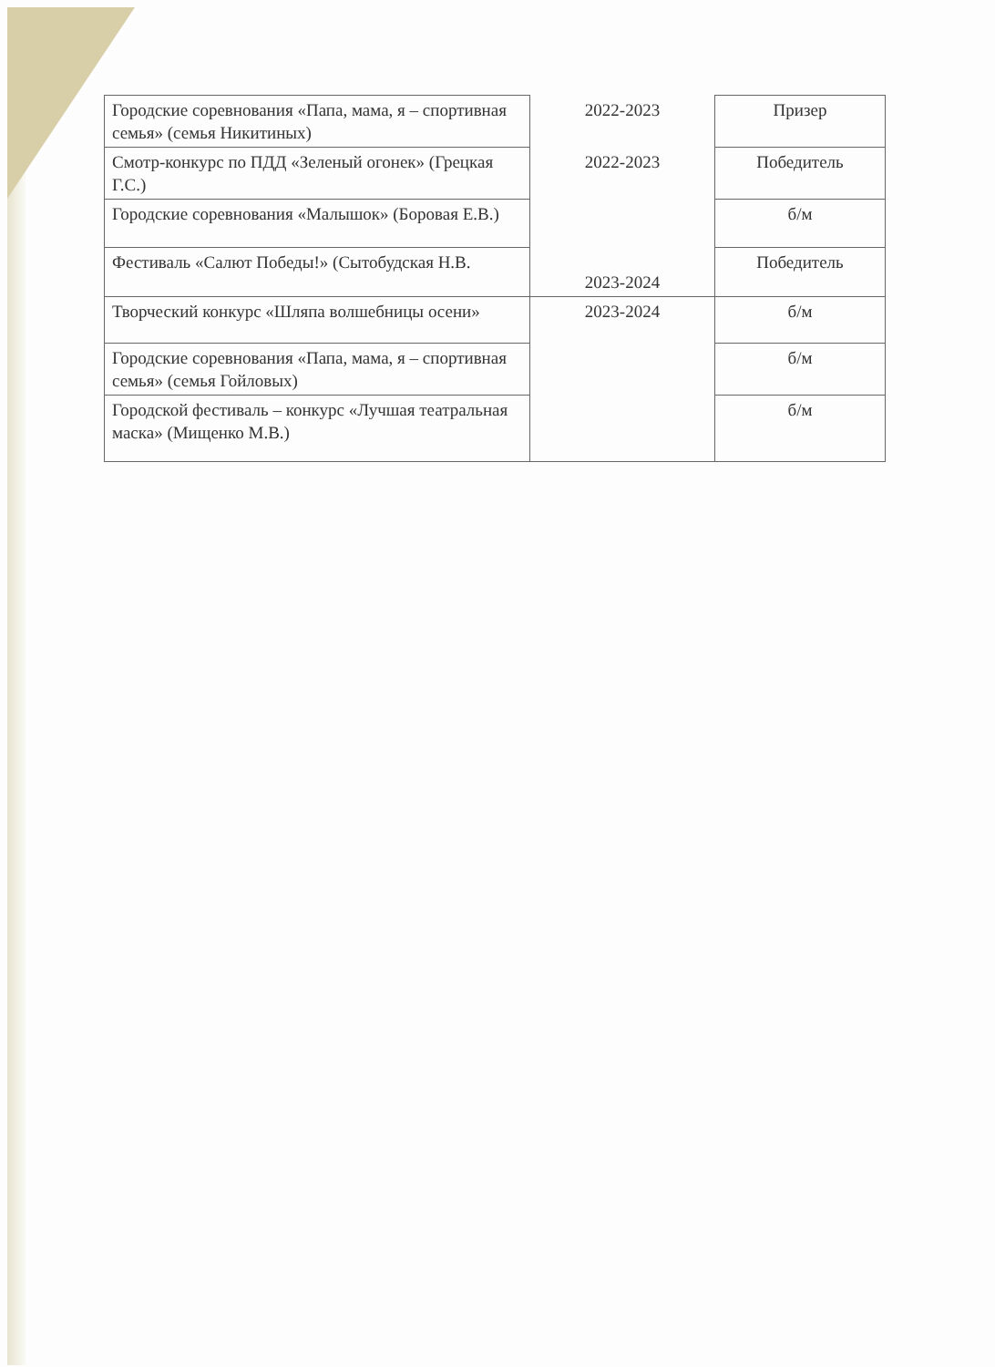| Городские соревнования «Папа, мама, я – спортивная семья» (семья Никитиных) | 2022-2023 | Призер |
| Смотр-конкурс по ПДД «Зеленый огонек» (Грецкая Г.С.) | 2022-2023 | Победитель |
| Городские соревнования «Малышок» (Боровая Е.В.) | 2023-2024 | б/м |
| Фестиваль «Салют Победы!» (Сытобудская Н.В. | | Победитель |
| Творческий конкурс «Шляпа волшебницы осени» | 2023-2024 | б/м |
| Городские соревнования «Папа, мама, я – спортивная семья» (семья Гойловых) | | б/м |
| Городской фестиваль – конкурс «Лучшая театральная маска» (Мищенко М.В.) | | б/м |